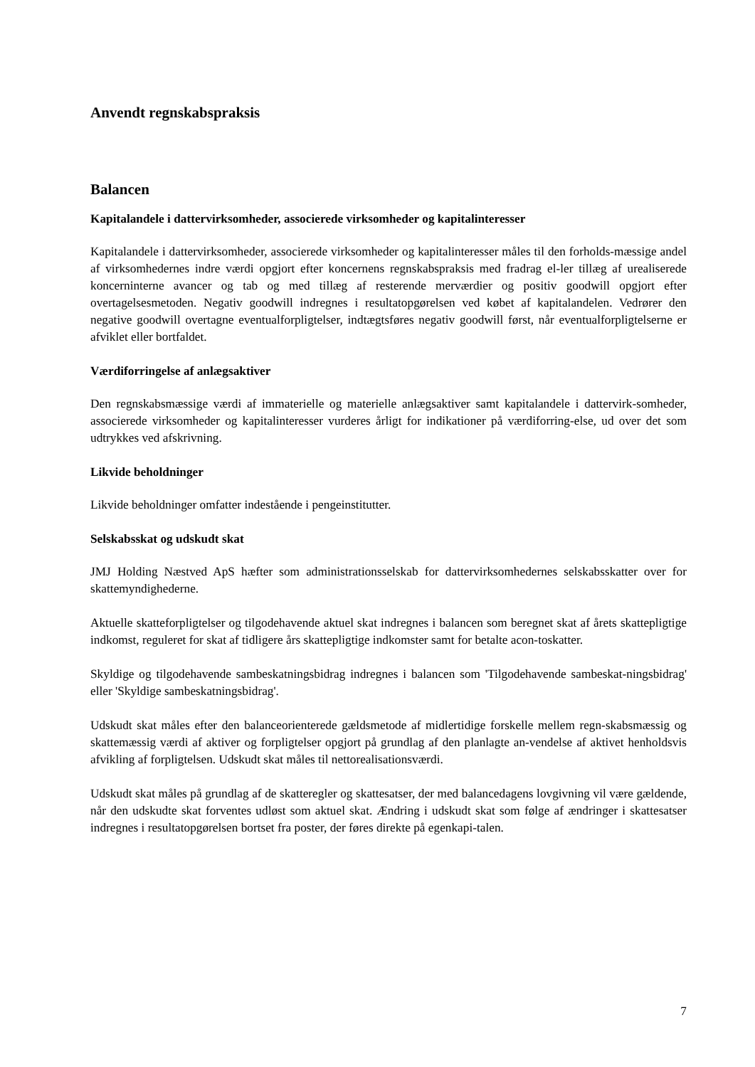Anvendt regnskabspraksis
Balancen
Kapitalandele i dattervirksomheder, associerede virksomheder og kapitalinteresser
Kapitalandele i dattervirksomheder, associerede virksomheder og kapitalinteresser måles til den forholds-mæssige andel af virksomhedernes indre værdi opgjort efter koncernens regnskabspraksis med fradrag el-ler tillæg af urealiserede koncerninterne avancer og tab og med tillæg af resterende merværdier og positiv goodwill opgjort efter overtagelsesmetoden. Negativ goodwill indregnes i resultatopgørelsen ved købet af kapitalandelen. Vedrører den negative goodwill overtagne eventualforpligtelser, indtægtsføres negativ goodwill først, når eventualforpligtelserne er afviklet eller bortfaldet.
Værdiforringelse af anlægsaktiver
Den regnskabsmæssige værdi af immaterielle og materielle anlægsaktiver samt kapitalandele i dattervirk-somheder, associerede virksomheder og kapitalinteresser vurderes årligt for indikationer på værdiforring-else, ud over det som udtrykkes ved afskrivning.
Likvide beholdninger
Likvide beholdninger omfatter indestående i pengeinstitutter.
Selskabsskat og udskudt skat
JMJ Holding Næstved ApS hæfter som administrationsselskab for dattervirksomhedernes selskabsskatter over for skattemyndighederne.
Aktuelle skatteforpligtelser og tilgodehavende aktuel skat indregnes i balancen som beregnet skat af årets skattepligtige indkomst, reguleret for skat af tidligere års skattepligtige indkomster samt for betalte acon-toskatter.
Skyldige og tilgodehavende sambeskatningsbidrag indregnes i balancen som 'Tilgodehavende sambeskat-ningsbidrag' eller 'Skyldige sambeskatningsbidrag'.
Udskudt skat måles efter den balanceorienterede gældsmetode af midlertidige forskelle mellem regn-skabsmæssig og skattemæssig værdi af aktiver og forpligtelser opgjort på grundlag af den planlagte an-vendelse af aktivet henholdsvis afvikling af forpligtelsen. Udskudt skat måles til nettorealisationsværdi.
Udskudt skat måles på grundlag af de skatteregler og skattesatser, der med balancedagens lovgivning vil være gældende, når den udskudte skat forventes udløst som aktuel skat. Ændring i udskudt skat som følge af ændringer i skattesatser indregnes i resultatopgørelsen bortset fra poster, der føres direkte på egenkapi-talen.
7